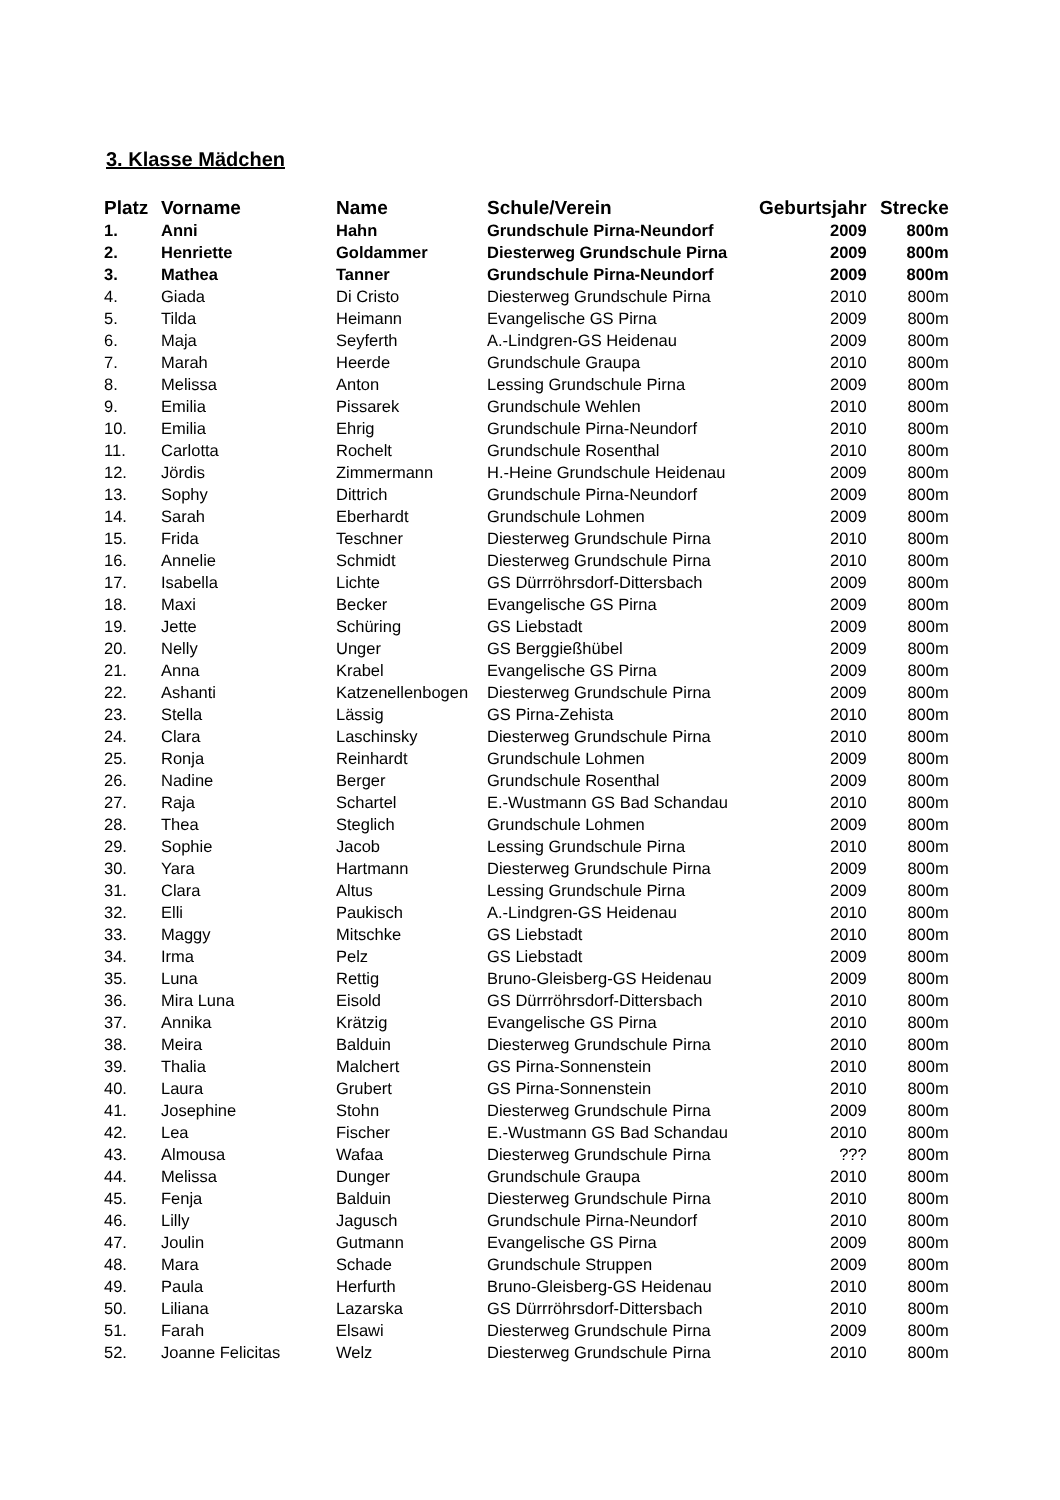3. Klasse Mädchen
| Platz | Vorname | Name | Schule/Verein | Geburtsjahr | Strecke |
| --- | --- | --- | --- | --- | --- |
| 1. | Anni | Hahn | Grundschule Pirna-Neundorf | 2009 | 800m |
| 2. | Henriette | Goldammer | Diesterweg Grundschule Pirna | 2009 | 800m |
| 3. | Mathea | Tanner | Grundschule Pirna-Neundorf | 2009 | 800m |
| 4. | Giada | Di Cristo | Diesterweg Grundschule Pirna | 2010 | 800m |
| 5. | Tilda | Heimann | Evangelische GS Pirna | 2009 | 800m |
| 6. | Maja | Seyferth | A.-Lindgren-GS Heidenau | 2009 | 800m |
| 7. | Marah | Heerde | Grundschule Graupa | 2010 | 800m |
| 8. | Melissa | Anton | Lessing Grundschule Pirna | 2009 | 800m |
| 9. | Emilia | Pissarek | Grundschule Wehlen | 2010 | 800m |
| 10. | Emilia | Ehrig | Grundschule Pirna-Neundorf | 2010 | 800m |
| 11. | Carlotta | Rochelt | Grundschule Rosenthal | 2010 | 800m |
| 12. | Jördis | Zimmermann | H.-Heine Grundschule Heidenau | 2009 | 800m |
| 13. | Sophy | Dittrich | Grundschule Pirna-Neundorf | 2009 | 800m |
| 14. | Sarah | Eberhardt | Grundschule Lohmen | 2009 | 800m |
| 15. | Frida | Teschner | Diesterweg Grundschule Pirna | 2010 | 800m |
| 16. | Annelie | Schmidt | Diesterweg Grundschule Pirna | 2010 | 800m |
| 17. | Isabella | Lichte | GS Dürrröhrsdorf-Dittersbach | 2009 | 800m |
| 18. | Maxi | Becker | Evangelische GS Pirna | 2009 | 800m |
| 19. | Jette | Schüring | GS Liebstadt | 2009 | 800m |
| 20. | Nelly | Unger | GS Berggießhübel | 2009 | 800m |
| 21. | Anna | Krabel | Evangelische GS Pirna | 2009 | 800m |
| 22. | Ashanti | Katzenellenbogen | Diesterweg Grundschule Pirna | 2009 | 800m |
| 23. | Stella | Lässig | GS Pirna-Zehista | 2010 | 800m |
| 24. | Clara | Laschinsky | Diesterweg Grundschule Pirna | 2010 | 800m |
| 25. | Ronja | Reinhardt | Grundschule Lohmen | 2009 | 800m |
| 26. | Nadine | Berger | Grundschule Rosenthal | 2009 | 800m |
| 27. | Raja | Schartel | E.-Wustmann GS Bad Schandau | 2010 | 800m |
| 28. | Thea | Steglich | Grundschule Lohmen | 2009 | 800m |
| 29. | Sophie | Jacob | Lessing Grundschule Pirna | 2010 | 800m |
| 30. | Yara | Hartmann | Diesterweg Grundschule Pirna | 2009 | 800m |
| 31. | Clara | Altus | Lessing Grundschule Pirna | 2009 | 800m |
| 32. | Elli | Paukisch | A.-Lindgren-GS Heidenau | 2010 | 800m |
| 33. | Maggy | Mitschke | GS Liebstadt | 2010 | 800m |
| 34. | Irma | Pelz | GS Liebstadt | 2009 | 800m |
| 35. | Luna | Rettig | Bruno-Gleisberg-GS Heidenau | 2009 | 800m |
| 36. | Mira Luna | Eisold | GS Dürrröhrsdorf-Dittersbach | 2010 | 800m |
| 37. | Annika | Krätzig | Evangelische GS Pirna | 2010 | 800m |
| 38. | Meira | Balduin | Diesterweg Grundschule Pirna | 2010 | 800m |
| 39. | Thalia | Malchert | GS Pirna-Sonnenstein | 2010 | 800m |
| 40. | Laura | Grubert | GS Pirna-Sonnenstein | 2010 | 800m |
| 41. | Josephine | Stohn | Diesterweg Grundschule Pirna | 2009 | 800m |
| 42. | Lea | Fischer | E.-Wustmann GS Bad Schandau | 2010 | 800m |
| 43. | Almousa | Wafaa | Diesterweg Grundschule Pirna | ??? | 800m |
| 44. | Melissa | Dunger | Grundschule Graupa | 2010 | 800m |
| 45. | Fenja | Balduin | Diesterweg Grundschule Pirna | 2010 | 800m |
| 46. | Lilly | Jagusch | Grundschule Pirna-Neundorf | 2010 | 800m |
| 47. | Joulin | Gutmann | Evangelische GS Pirna | 2009 | 800m |
| 48. | Mara | Schade | Grundschule Struppen | 2009 | 800m |
| 49. | Paula | Herfurth | Bruno-Gleisberg-GS Heidenau | 2010 | 800m |
| 50. | Liliana | Lazarska | GS Dürrröhrsdorf-Dittersbach | 2010 | 800m |
| 51. | Farah | Elsawi | Diesterweg Grundschule Pirna | 2009 | 800m |
| 52. | Joanne Felicitas | Welz | Diesterweg Grundschule Pirna | 2010 | 800m |